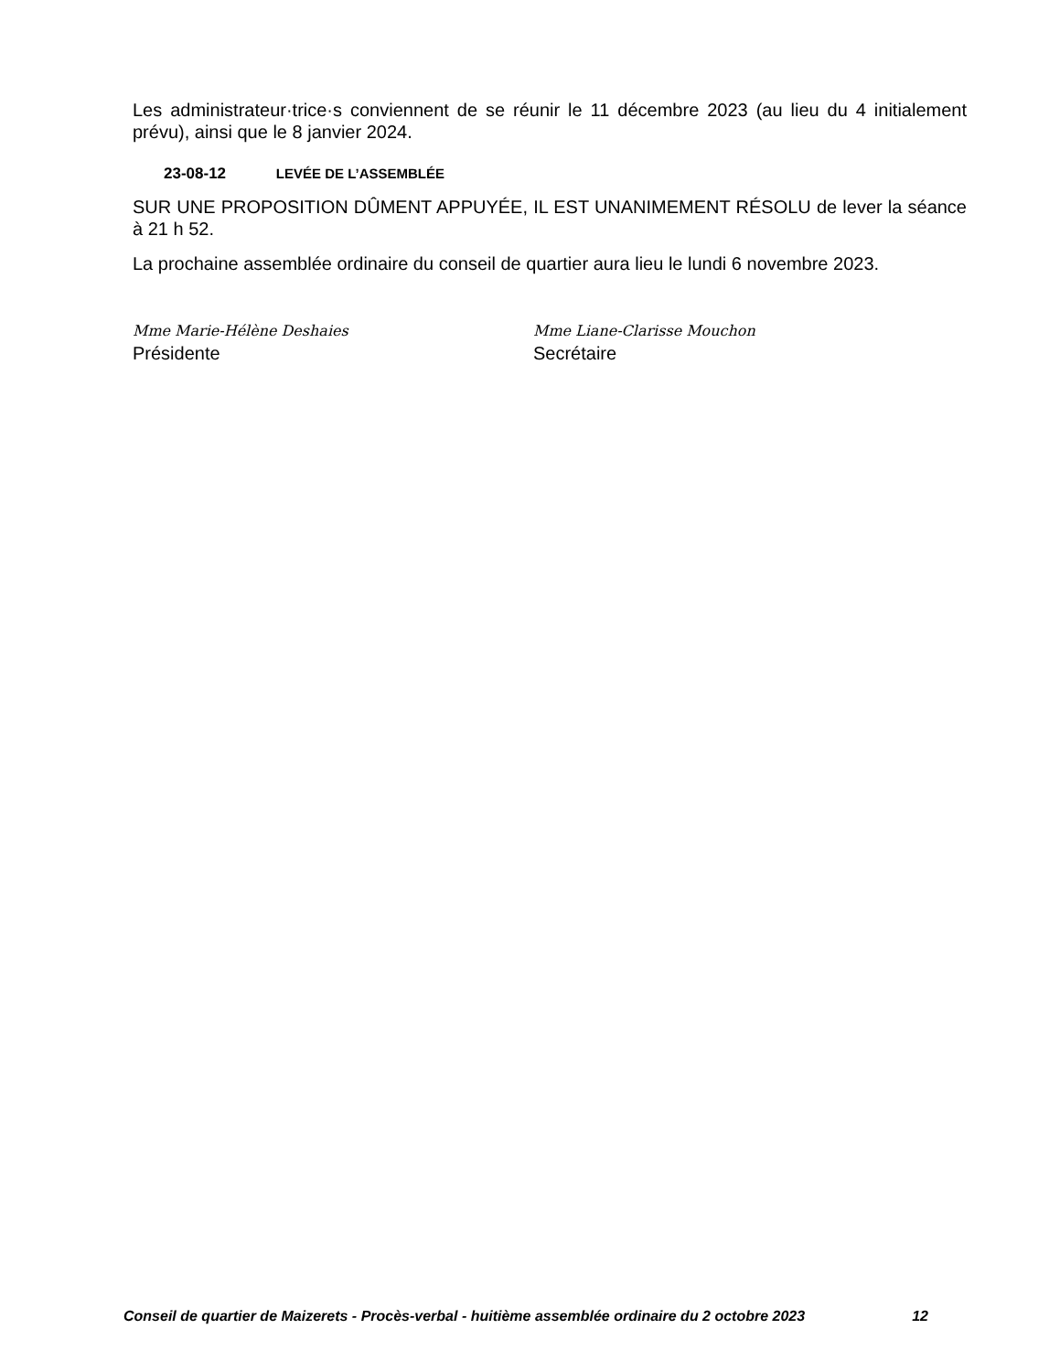Les administrateur·trice·s conviennent de se réunir le 11 décembre 2023 (au lieu du 4 initialement prévu), ainsi que le 8 janvier 2024.
23-08-12 LEVÉE DE L’ASSEMBLÉE
SUR UNE PROPOSITION DÛMENT APPUYÉE, IL EST UNANIMEMENT RÉSOLU de lever la séance à 21 h 52.
La prochaine assemblée ordinaire du conseil de quartier aura lieu le lundi 6 novembre 2023.
Mme Marie-Hélène Deshaies
Présidente
Mme Liane-Clarisse Mouchon
Secrétaire
Conseil de quartier de Maizerets - Procès-verbal - huitième assemblée ordinaire du 2 octobre 2023 12